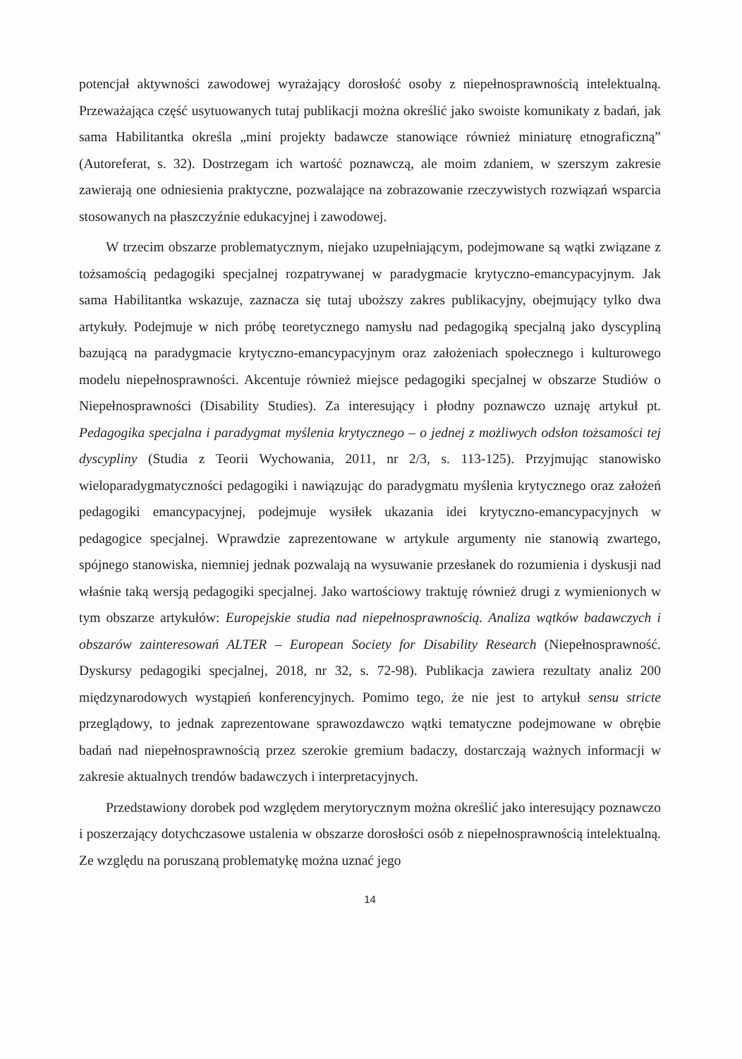potencjał aktywności zawodowej wyrażający dorosłość osoby z niepełnosprawnością intelektualną. Przeważająca część usytuowanych tutaj publikacji można określić jako swoiste komunikaty z badań, jak sama Habilitantka określa „mini projekty badawcze stanowiące również miniaturę etnograficzną” (Autoreferat, s. 32). Dostrzegam ich wartość poznawczą, ale moim zdaniem, w szerszym zakresie zawierają one odniesienia praktyczne, pozwalające na zobrazowanie rzeczywistych rozwiązań wsparcia stosowanych na płaszczyźnie edukacyjnej i zawodowej.
W trzecim obszarze problematycznym, niejako uzupełniającym, podejmowane są wątki związane z tożsamością pedagogiki specjalnej rozpatrywanej w paradygmacie krytyczno-emancypacyjnym. Jak sama Habilitantka wskazuje, zaznacza się tutaj uboższy zakres publikacyjny, obejmujący tylko dwa artykuły. Podejmuje w nich próbę teoretycznego namysłu nad pedagogiką specjalną jako dyscypliną bazującą na paradygmacie krytyczno-emancypacyjnym oraz założeniach społecznego i kulturowego modelu niepełnosprawności. Akcentuje również miejsce pedagogiki specjalnej w obszarze Studiów o Niepełnosprawności (Disability Studies). Za interesujący i płodny poznawczo uznaję artykuł pt. Pedagogika specjalna i paradygmat myślenia krytycznego – o jednej z możliwych odsłon tożsamości tej dyscypliny (Studia z Teorii Wychowania, 2011, nr 2/3, s. 113-125). Przyjmując stanowisko wieloparadygmatyczności pedagogiki i nawiązując do paradygmatu myślenia krytycznego oraz założeń pedagogiki emancypacyjnej, podejmuje wysiłek ukazania idei krytyczno-emancypacyjnych w pedagogice specjalnej. Wprawdzie zaprezentowane w artykule argumenty nie stanowią zwartego, spójnego stanowiska, niemniej jednak pozwalają na wysuwanie przesłanek do rozumienia i dyskusji nad właśnie taką wersją pedagogiki specjalnej. Jako wartościowy traktuję również drugi z wymienionych w tym obszarze artykułów: Europejskie studia nad niepełnosprawnością. Analiza wątków badawczych i obszarów zainteresowań ALTER – European Society for Disability Research (Niepełnosprawność. Dyskursy pedagogiki specjalnej, 2018, nr 32, s. 72-98). Publikacja zawiera rezultaty analiz 200 międzynarodowych wystąpień konferencyjnych. Pomimo tego, że nie jest to artykuł sensu stricte przeglądowy, to jednak zaprezentowane sprawozdawczo wątki tematyczne podejmowane w obrębie badań nad niepełnosprawnością przez szerokie gremium badaczy, dostarczają ważnych informacji w zakresie aktualnych trendów badawczych i interpretacyjnych.
Przedstawiony dorobek pod względem merytorycznym można określić jako interesujący poznawczo i poszerzający dotychczasowe ustalenia w obszarze dorosłości osób z niepełnosprawnością intelektualną. Ze względu na poruszaną problematykę można uznać jego
14